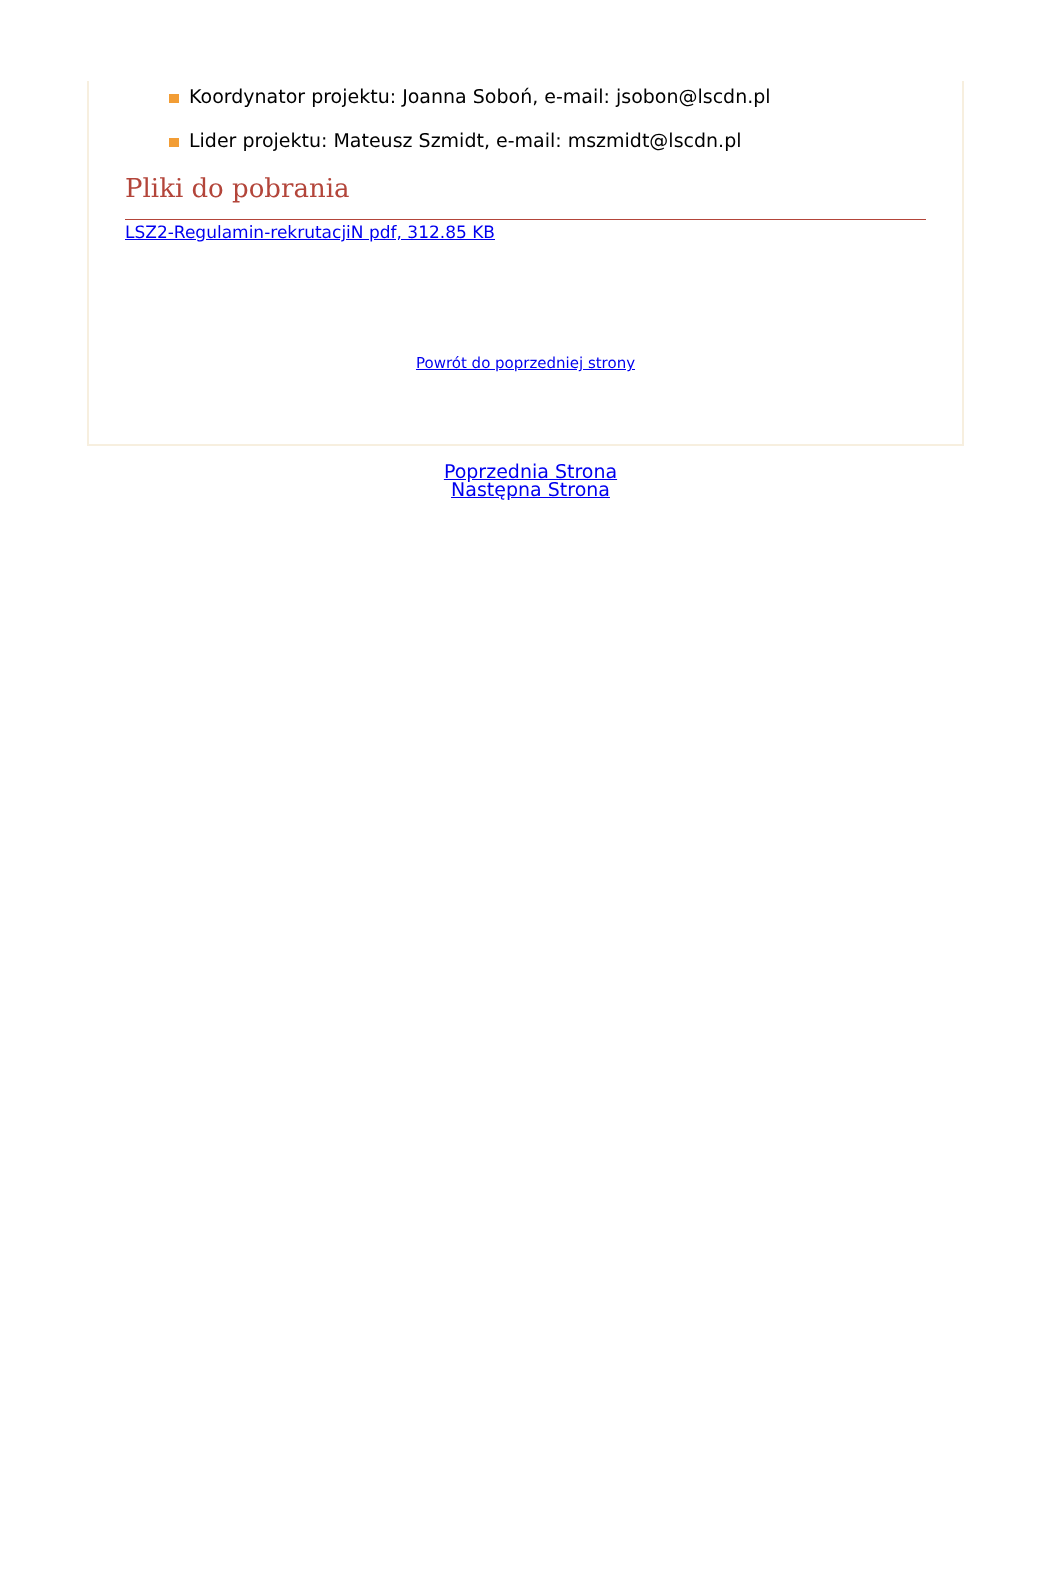Koordynator projektu: Joanna Soboń, e-mail: jsobon@lscdn.pl
Lider projektu: Mateusz Szmidt, e-mail: mszmidt@lscdn.pl
Pliki do pobrania
LSZ2-Regulamin-rekrutacjiN pdf, 312.85 KB
Powrót do poprzedniej strony
Poprzednia Strona
Następna Strona